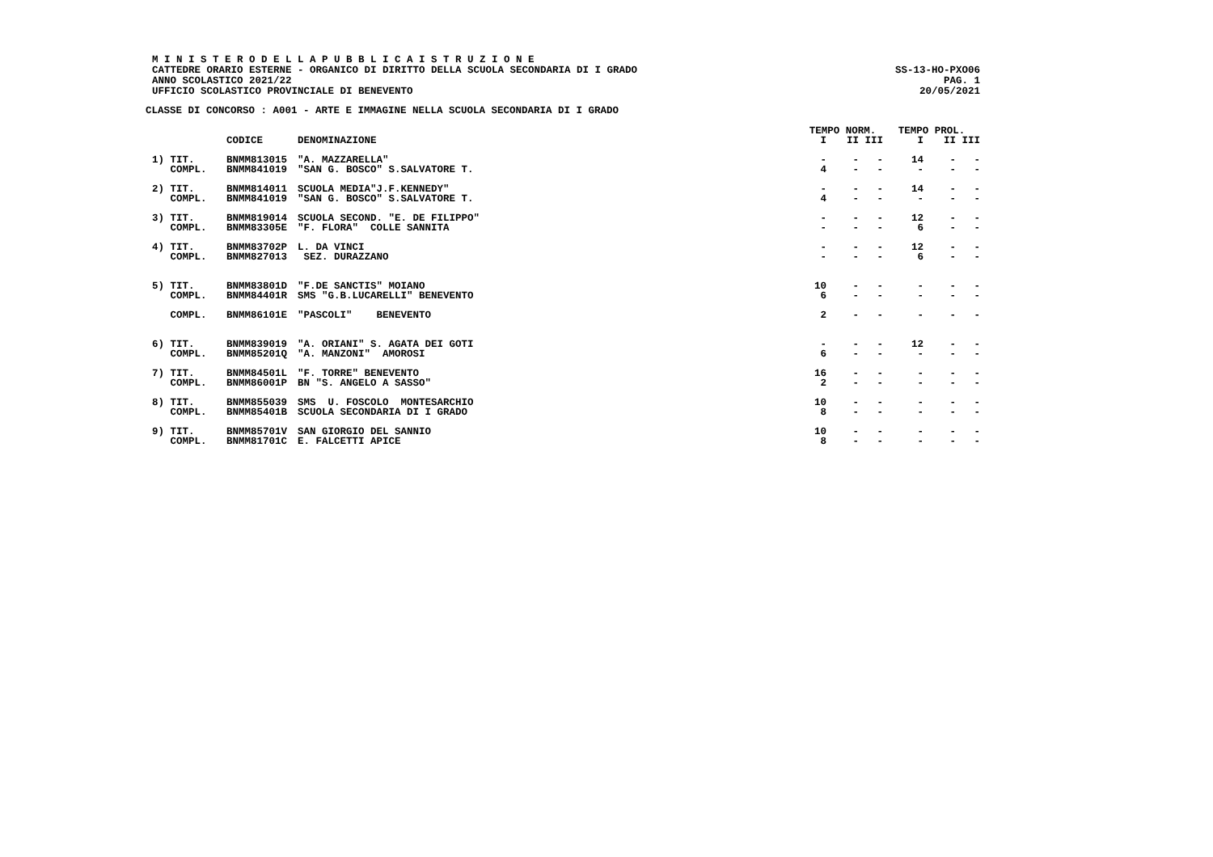M I N I S T E R O D E L L A P U B B L I C A I S T R U Z I O N E
CATTEDRE ORARIO ESTERNE - ORGANICO DI DIRITTO DELLA SCUOLA SECONDARIA DI I GRADO
SS-13-HO-PXO06
ANNO SCOLASTICO 2021/22 PAG. 1
UFFICIO SCOLASTICO PROVINCIALE DI BENEVENTO
20/05/2021
CLASSE DI CONCORSO : A001 - ARTE E IMMAGINE NELLA SCUOLA SECONDARIA DI I GRADO
| | | | TEMPO NORM. | | | TEMPO PROL. | | |
| --- | --- | --- | --- | --- | --- | --- | --- | --- |
| | CODICE | DENOMINAZIONE | I | II | III | I | II | III |
| 1) TIT. | BNMM813015 | "A. MAZZARELLA" | - | - | - | 14 | - | - |
| COMPL. | BNMM841019 | "SAN G. BOSCO" S.SALVATORE T. | 4 | - | - | - | - | - |
| 2) TIT. | BNMM814011 | SCUOLA MEDIA"J.F.KENNEDY" | - | - | - | 14 | - | - |
| COMPL. | BNMM841019 | "SAN G. BOSCO" S.SALVATORE T. | 4 | - | - | - | - | - |
| 3) TIT. | BNMM819014 | SCUOLA SECOND. "E. DE FILIPPO" | - | - | - | 12 | - | - |
| COMPL. | BNMM83305E | "F. FLORA" COLLE SANNITA | - | - | - | 6 | - | - |
| 4) TIT. | BNMM83702P | L. DA VINCI | - | - | - | 12 | - | - |
| COMPL. | BNMM827013 | SEZ. DURAZZANO | - | - | - | 6 | - | - |
| 5) TIT. | BNMM83801D | "F.DE SANCTIS" MOIANO | 10 | - | - | - | - | - |
| COMPL. | BNMM84401R | SMS "G.B.LUCARELLI" BENEVENTO | 6 | - | - | - | - | - |
| COMPL. | BNMM86101E | "PASCOLI" BENEVENTO | 2 | - | - | - | - | - |
| 6) TIT. | BNMM839019 | "A. ORIANI" S. AGATA DEI GOTI | - | - | - | 12 | - | - |
| COMPL. | BNMM85201Q | "A. MANZONI" AMOROSI | 6 | - | - | - | - | - |
| 7) TIT. | BNMM84501L | "F. TORRE" BENEVENTO | 16 | - | - | - | - | - |
| COMPL. | BNMM86001P | BN "S. ANGELO A SASSO" | 2 | - | - | - | - | - |
| 8) TIT. | BNMM855039 | SMS U. FOSCOLO MONTESARCHIO | 10 | - | - | - | - | - |
| COMPL. | BNMM85401B | SCUOLA SECONDARIA DI I GRADO | 8 | - | - | - | - | - |
| 9) TIT. | BNMM85701V | SAN GIORGIO DEL SANNIO | 10 | - | - | - | - | - |
| COMPL. | BNMM81701C | E. FALCETTI APICE | 8 | - | - | - | - | - |